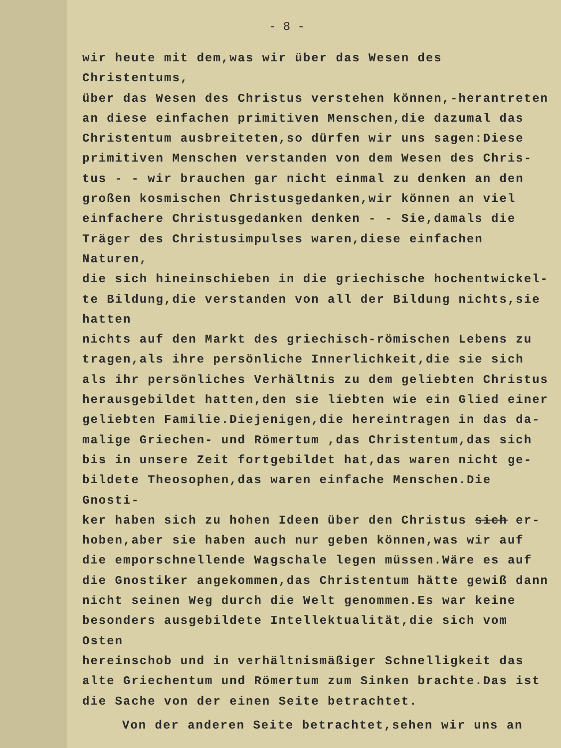- 8 -
wir heute mit dem,was wir über das Wesen des Christentums,
über das Wesen des Christus verstehen können,-herantreten
an diese einfachen primitiven Menschen,die dazumal das
Christentum ausbreiteten,so dürfen wir uns sagen:Diese
primitiven Menschen verstanden von dem Wesen des Chris-
tus - - wir brauchen gar nicht einmal zu denken an den
großen kosmischen Christusgedanken,wir können an viel
einfachere Christusgedanken denken - - Sie,damals die
Träger des Christusimpulses waren,diese einfachen Naturen,
die sich hineinschieben in die griechische hochentwickel-
te Bildung,die verstanden von all der Bildung nichts,sie hatten
nichts auf den Markt des griechisch-römischen Lebens zu
tragen,als ihre persönliche Innerlichkeit,die sie sich
als ihr persönliches Verhältnis zu dem geliebten Christus
herausgebildet hatten,den sie liebten wie ein Glied einer
geliebten Familie.Diejenigen,die hereintragen in das da-
malige Griechen- und Römertum ,das Christentum,das sich
bis in unsere Zeit fortgebildet hat,das waren nicht ge-
bildete Theosophen,das waren einfache Menschen.Die Gnosti-
ker haben sich zu hohen Ideen über den Christus sich er-
hoben,aber sie haben auch nur geben können,was wir auf
die emporschnellende Wagschale legen müssen.Wäre es auf
die Gnostiker angekommen,das Christentum hätte gewiß dann
nicht seinen Weg durch die Welt genommen.Es war keine
besonders ausgebildete Intellektualität,die sich vom Osten
hereinschob und in verhältnismäßiger Schnelligkeit das
alte Griechentum und Römertum zum Sinken brachte.Das ist
die Sache von der einen Seite betrachtet.
Von der anderen Seite betrachtet,sehen wir uns an